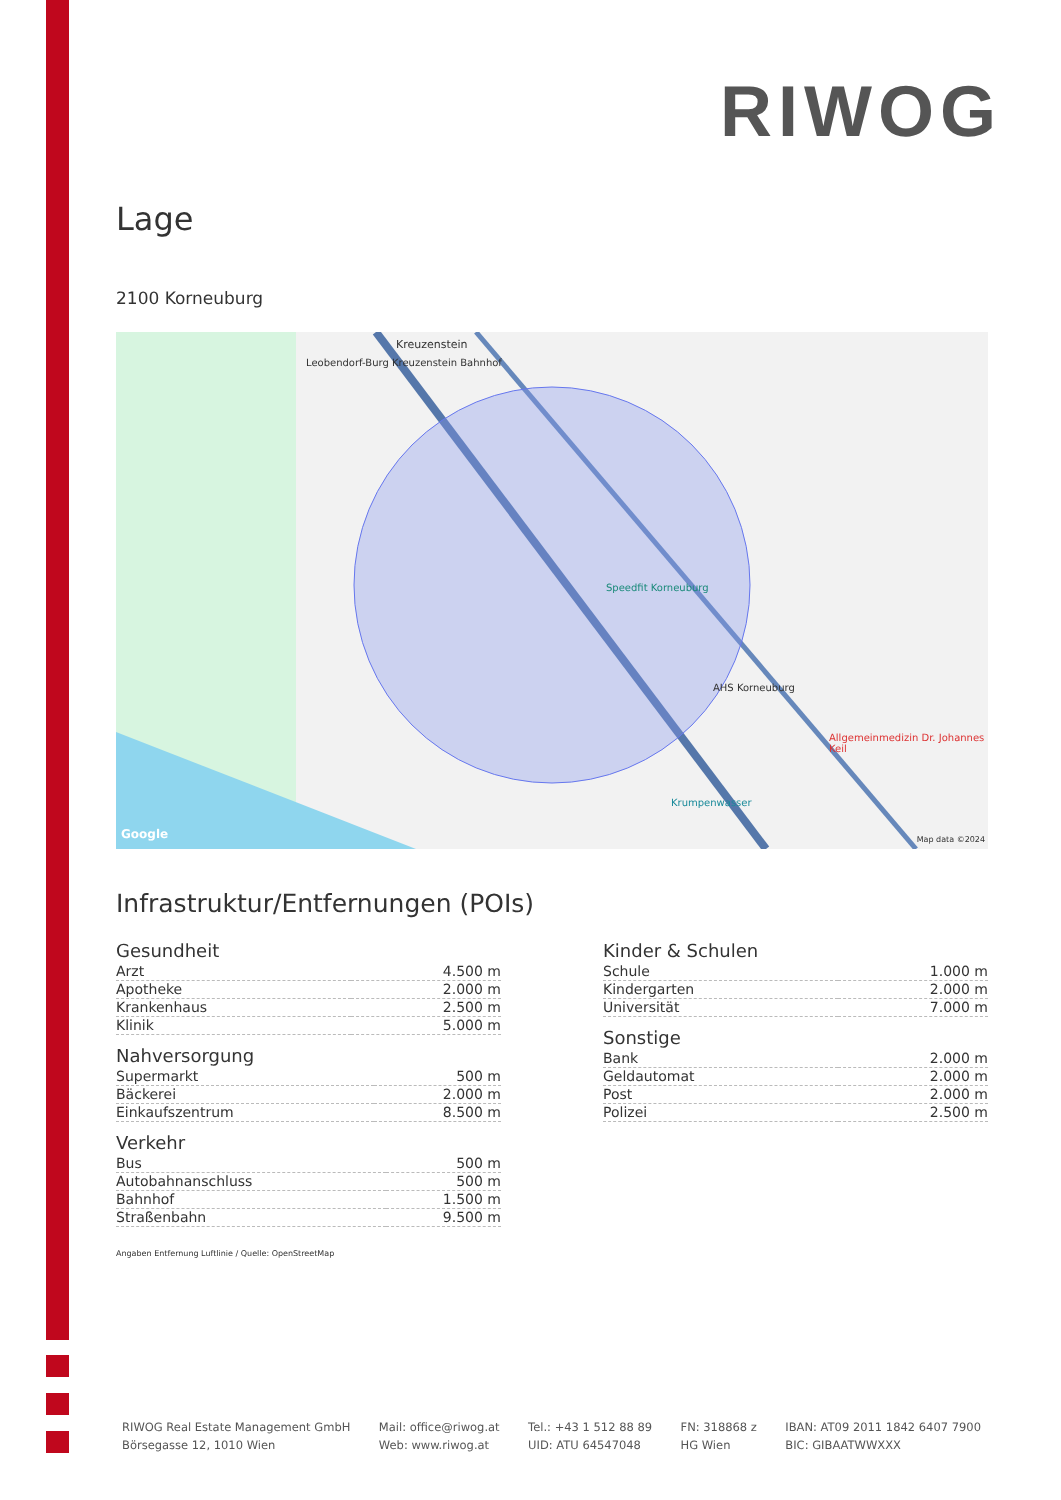RIWOG
Lage
2100 Korneuburg
Kreuzenstein
Leobendorf-Burg Kreuzenstein Bahnhof
Speedfit Korneuburg
AHS Korneuburg
Allgemeinmedizin Dr. Johannes Keil
Krumpenwasser
Google Map data ©2024
Infrastruktur/Entfernungen (POIs)
Gesundheit
| Arzt | 4.500 m |
| Apotheke | 2.000 m |
| Krankenhaus | 2.500 m |
| Klinik | 5.000 m |
Nahversorgung
| Supermarkt | 500 m |
| Bäckerei | 2.000 m |
| Einkaufszentrum | 8.500 m |
Verkehr
| Bus | 500 m |
| Autobahnanschluss | 500 m |
| Bahnhof | 1.500 m |
| Straßenbahn | 9.500 m |
Angaben Entfernung Luftlinie / Quelle: OpenStreetMap
Kinder & Schulen
| Schule | 1.000 m |
| Kindergarten | 2.000 m |
| Universität | 7.000 m |
Sonstige
| Bank | 2.000 m |
| Geldautomat | 2.000 m |
| Post | 2.000 m |
| Polizei | 2.500 m |
RIWOG Real Estate Management GmbH
Börsegasse 12, 1010 Wien
Mail: office@riwog.at
Web: www.riwog.at
Tel.: +43 1 512 88 89
UID: ATU 64547048
FN: 318868 z
HG Wien
IBAN: AT09 2011 1842 6407 7900
BIC: GIBAATWWXXX